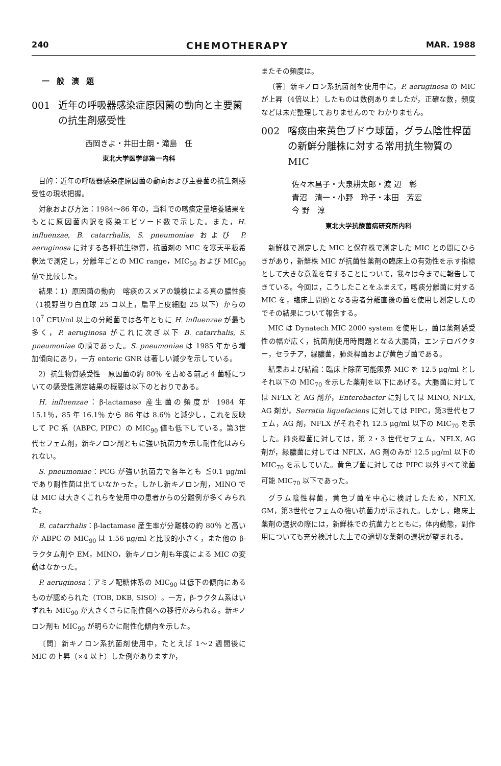240 CHEMOTHERAPY MAR. 1988
一般演題
001 近年の呼吸器感染症原因菌の動向と主要菌の抗生剤感受性
西岡きよ・井田士朗・滝島　任
東北大学医学部第一内科
目的：近年の呼吸器感染症原因菌の動向および主要菌の抗生剤感受性の現状把握。
対象および方法：1984～86 年の，当科での喀痰定量培養結果をもとに原因菌内訳を感染エピソード数で示した。また，H. influenzae, B. catarrhalis, S. pneumoniae および P. aeruginosa に対する各種抗生物質，抗菌剤の MIC を寒天平板希釈法で測定し，分離年ごとの MIC range，MIC<sub>50</sub> および MIC<sub>90</sub> 値で比較した。
結果：1）原因菌の動向　喀痰のスメアの鏡検による真の膿性痰（1視野当り白血球 25 コ以上，扁平上皮細胞 25 以下）からの 10<sup>7</sup> CFU/ml 以上の分離菌では各年ともに H. influenzae が最も多く，P. aeruginosa がこれに次ぎ以下 B. catarrhalis, S. pneumoniae の順であった。S. pneumoniae は 1985 年から増加傾向にあり，一方 enteric GNR は著しい減少を示している。
2）抗生物質感受性　原因菌の約 80％ を占める前記 4 菌種についての感受性測定結果の概要は以下のとおりである。
H. influenzae：β-lactamase 産生菌の頻度が 1984 年 15.1％，85 年 16.1％ から 86 年は 8.6％ と減少し，これを反映して PC 系（ABPC, PIPC）の MIC<sub>90</sub> 値も低下している。第3世代セフェム剤，新キノロン剤ともに強い抗菌力を示し耐性化はみられない。
S. pneumoniae：PCG が強い抗菌力で各年とも ≦0.1 μg/ml であり耐性菌は出ていなかった。しかし新キノロン剤，MINO では MIC は大きくこれらを使用中の患者からの分離例が多くみられた。
B. catarrhalis：β-lactamase 産生率が分離株の約 80％ と高いが ABPC の MIC<sub>90</sub> は 1.56 μg/ml と比較的小さく，また他の β-ラクタム剤や EM，MINO，新キノロン剤も年度による MIC の変動はなかった。
P. aeruginosa：アミノ配糖体系の MIC<sub>90</sub> は低下の傾向にあるものが認められた（TOB, DKB, SISO）。一方，β-ラクタム系はいずれも MIC<sub>90</sub> が大きくさらに耐性側への移行がみられる。新キノロン剤も MIC<sub>90</sub> が明らかに耐性化傾向を示した。
〔問〕新キノロン系抗菌剤使用中，たとえば 1～2 週間後に MIC の上昇（×4 以上）した例がありますか，
またその頻度は。
〔答〕新キノロン系抗菌剤を使用中に，P. aeruginosa の MIC が上昇（4倍以上）したものは数例ありましたが，正確な数，頻度などは未だ整理しておりませんので わかりません。
002 喀痰由来黄色ブドウ球菌，グラム陰性桿菌の新鮮分離株に対する常用抗生物質の MIC
佐々木昌子・大泉耕太郎・渡 辺　彰
青沼　清一・小野　玲子・本田　芳宏
今 野　淳
東北大学抗酸菌病研究所内科
新鮮株で測定した MIC と保存株で測定した MIC との間にひらきがあり，新鮮株 MIC が抗菌性薬剤の臨床上の有効性を示す指標として大きな意義を有することについて，我々は今までに報告してきている。今回は，こうしたことをふまえて，喀痰分離菌に対する MIC を，臨床上問題となる患者分離直後の菌を使用し測定したのでその結果について報告する。
MIC は Dynatech MIC 2000 system を使用し，菌は薬剤感受性の幅が広く，抗菌剤使用時問題となる大腸菌，エンテロバクター，セラチア，緑膿菌，肺炎桿菌および黄色ブ菌である。
結果および結論：臨床上除菌可能限界 MIC を 12.5 μg/ml としそれ以下の MIC<sub>70</sub> を示した薬剤を以下にあげる。大腸菌に対しては NFLX と AG 剤が，Enterobacter に対しては MINO, NFLX, AG 剤が，Serratia liquefaciens に対しては PIPC，第3世代セフェム，AG 剤，NFLX がそれぞれ 12.5 μg/ml 以下の MIC<sub>70</sub> を示した。肺炎桿菌に対しては，第 2・3 世代セフェム，NFLX, AG 剤が，緑膿菌に対しては NFLX，AG 剤のみが 12.5 μg/ml 以下の MIC<sub>70</sub> を示していた。黄色ブ菌に対しては PIPC 以外すべて除菌可能 MIC<sub>70</sub> 以下であった。
グラム陰性桿菌，黄色ブ菌を中心に検討したため，NFLX, GM，第3世代セフェムの強い抗菌力が示された。しかし，臨床上薬剤の選択の際には，新鮮株での抗菌力とともに，体内動態，副作用についても充分検討した上での適切な薬剤の選択が望まれる。